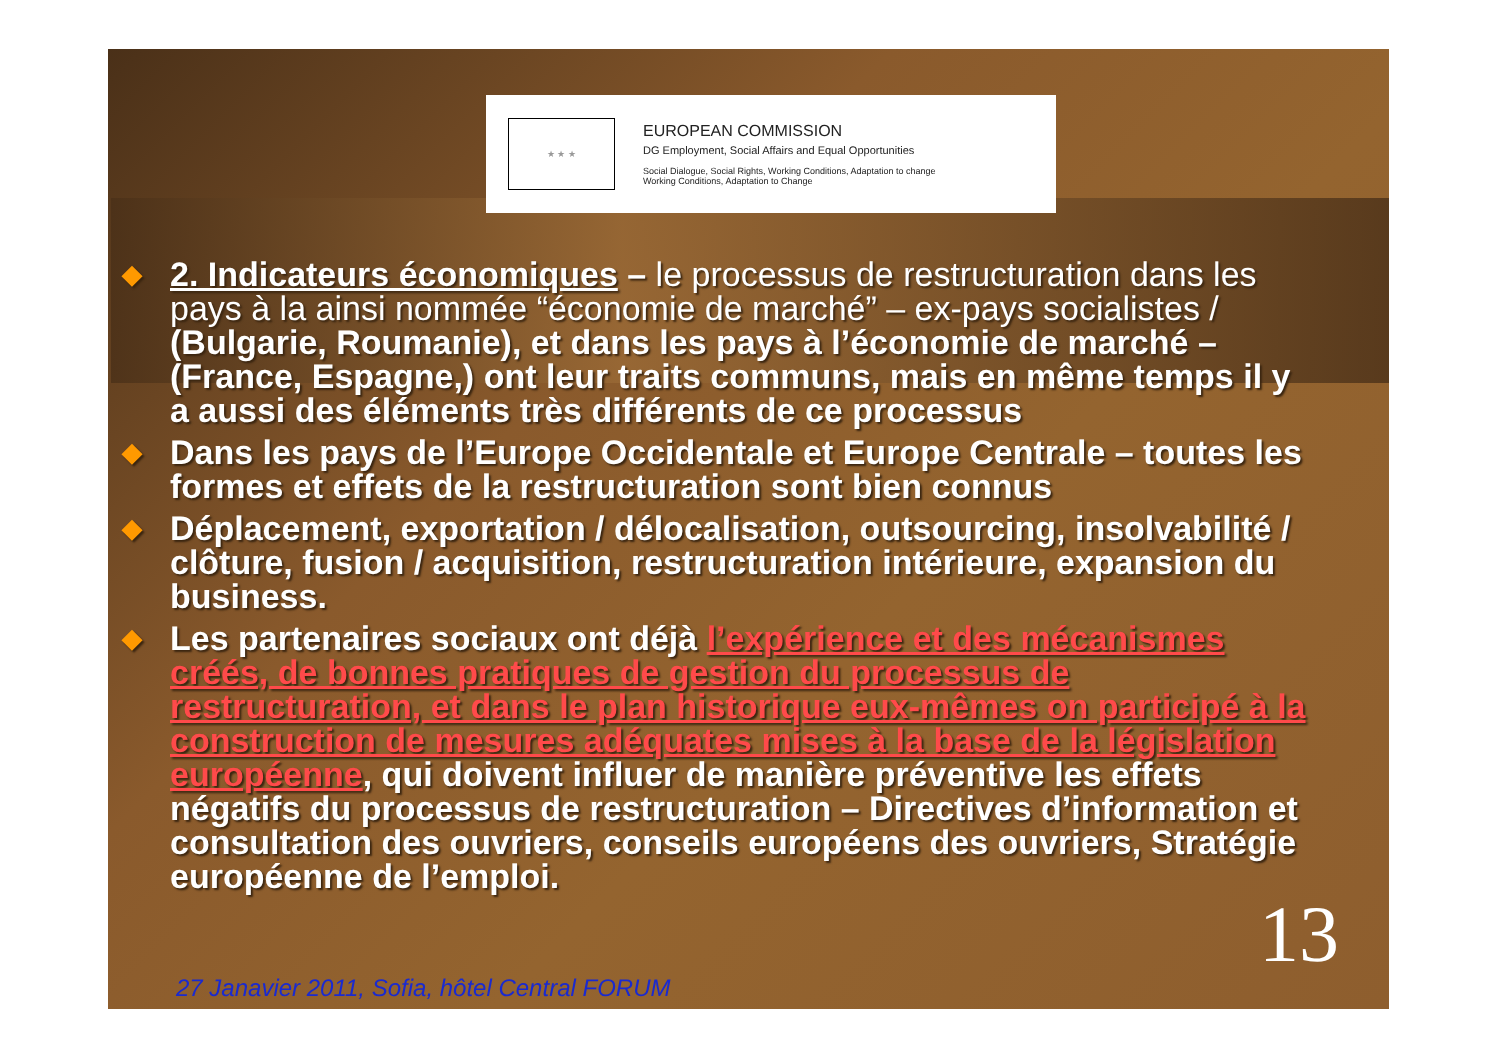★ ★ ★
EUROPEAN COMMISSION
DG Employment, Social Affairs and Equal Opportunities
Social Dialogue, Social Rights, Working Conditions, Adaptation to change
Working Conditions, Adaptation to Change
◆ 2. Indicateurs économiques – le processus de restructuration dans les pays à la ainsi nommée “économie de marché” – ex-pays socialistes / (Bulgarie, Roumanie), et dans les pays à l’économie de marché – (France, Espagne,) ont leur traits communs, mais en même temps il y a aussi des éléments très différents de ce processus
◆ Dans les pays de l’Europe Occidentale et Europe Centrale – toutes les formes et effets de la restructuration sont bien connus
◆ Déplacement, exportation / délocalisation, outsourcing, insolvabilité / clôture, fusion / acquisition, restructuration intérieure, expansion du business.
◆ Les partenaires sociaux ont déjà l’expérience et des mécanismes créés, de bonnes pratiques de gestion du processus de restructuration, et dans le plan historique eux-mêmes on participé à la construction de mesures adéquates mises à la base de la législation européenne, qui doivent influer de manière préventive les effets négatifs du processus de restructuration – Directives d’information et consultation des ouvriers, conseils européens des ouvriers, Stratégie européenne de l’emploi.
13
27 Janavier 2011, Sofia, hôtel Central FORUM